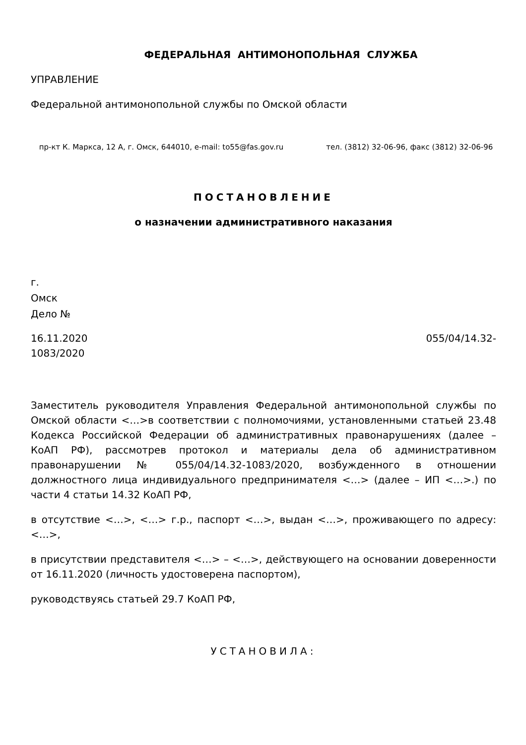ФЕДЕРАЛЬНАЯ АНТИМОНОПОЛЬНАЯ СЛУЖБА
УПРАВЛЕНИЕ
Федеральной антимонопольной службы по Омской области
пр-кт К. Маркса, 12 А, г. Омск, 644010, e-mail: to55@fas.gov.ru тел. (3812) 32-06-96, факс (3812) 32-06-96
ПОСТАНОВЛЕНИЕ
о назначении административного наказания
г.
Омск
Дело №
16.11.2020 055/04/14.32-
1083/2020
Заместитель руководителя Управления Федеральной антимонопольной службы по Омской области <…>в соответствии с полномочиями, установленными статьей 23.48 Кодекса Российской Федерации об административных правонарушениях (далее – КоАП РФ), рассмотрев протокол и материалы дела об административном правонарушении № 055/04/14.32-1083/2020, возбужденного в отношении должностного лица индивидуального предпринимателя <…> (далее – ИП <…>.) по части 4 статьи 14.32 КоАП РФ,
в отсутствие <…>, <…> г.р., паспорт <…>, выдан <…>, проживающего по адресу: <…>,
в присутствии представителя <…> – <…>, действующего на основании доверенности от 16.11.2020 (личность удостоверена паспортом),
руководствуясь статьей 29.7 КоАП РФ,
УСТАНОВИЛА: